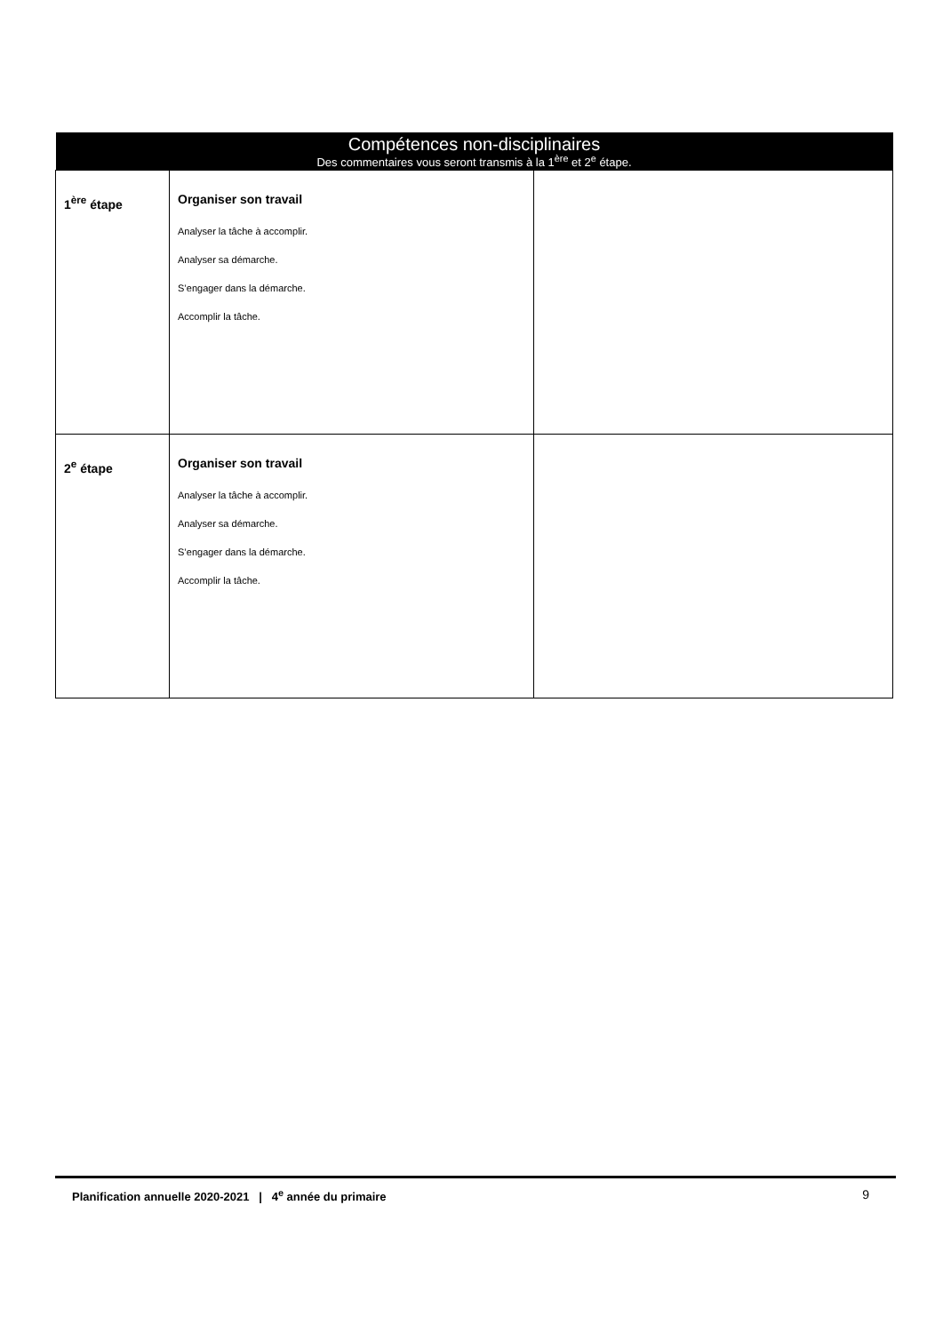| Compétences non-disciplinaires Des commentaires vous seront transmis à la 1<sup>ère</sup> et 2<sup>e</sup> étape. | | |
| --- | --- | --- |
| 1<sup>ère</sup> étape | Organiser son travail Analyser la tâche à accomplir. Analyser sa démarche. S’engager dans la démarche. Accomplir la tâche. | |
| 2<sup>e</sup> étape | Organiser son travail Analyser la tâche à accomplir. Analyser sa démarche. S’engager dans la démarche. Accomplir la tâche. | |
Planification annuelle 2020-2021 | 4<sup>e</sup> année du primaire 9